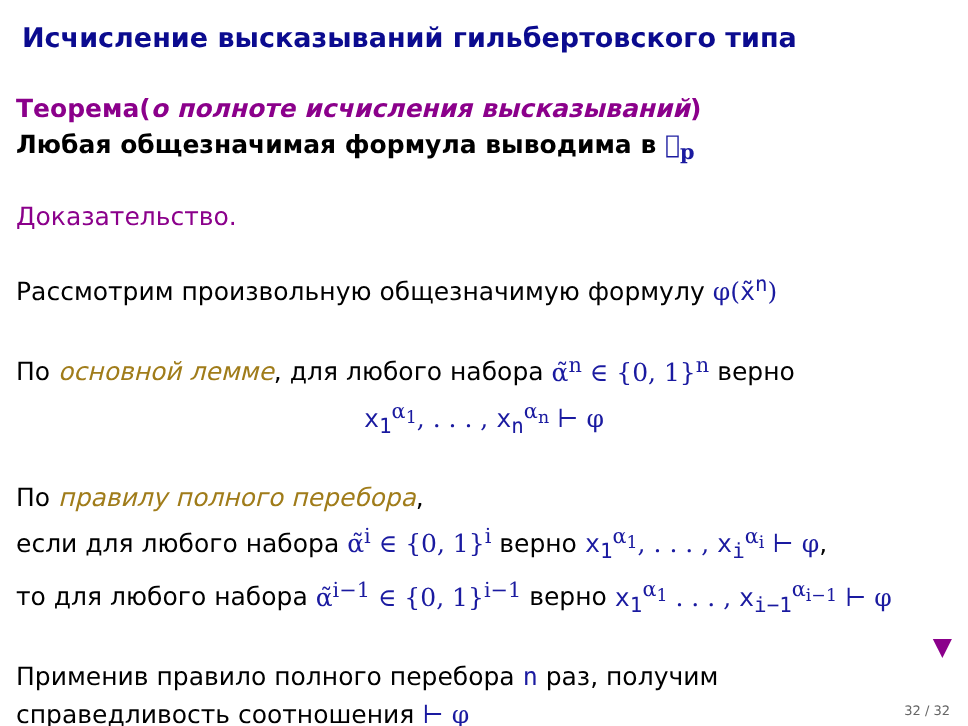Исчисление высказываний гильбертовского типа
Теорема(о полноте исчисления высказываний)
Любая общезначимая формула выводима в 𝔋<sub>p</sub>
Доказательство.
Рассмотрим произвольную общезначимую формулу φ(x̃<sup>n</sup>)
По основной лемме, для любого набора α̃<sup>n</sup> ∈ {0, 1}<sup>n</sup> верно
x<sub>1</sub><sup>α<sub>1</sub></sup>, . . . , x<sub>n</sub><sup>α<sub>n</sub></sup> ⊢ φ
По правилу полного перебора,
если для любого набора α̃<sup>i</sup> ∈ {0, 1}<sup>i</sup> верно x<sub>1</sub><sup>α<sub>1</sub></sup>, . . . , x<sub>i</sub><sup>α<sub>i</sub></sup> ⊢ φ,
то для любого набора α̃<sup>i−1</sup> ∈ {0, 1}<sup>i−1</sup> верно x<sub>1</sub><sup>α<sub>1</sub></sup> . . . , x<sub>i−1</sub><sup>α<sub>i−1</sub></sup> ⊢ φ
Применив правило полного перебора n раз, получим
справедливость соотношения ⊢ φ
▼
32 / 32